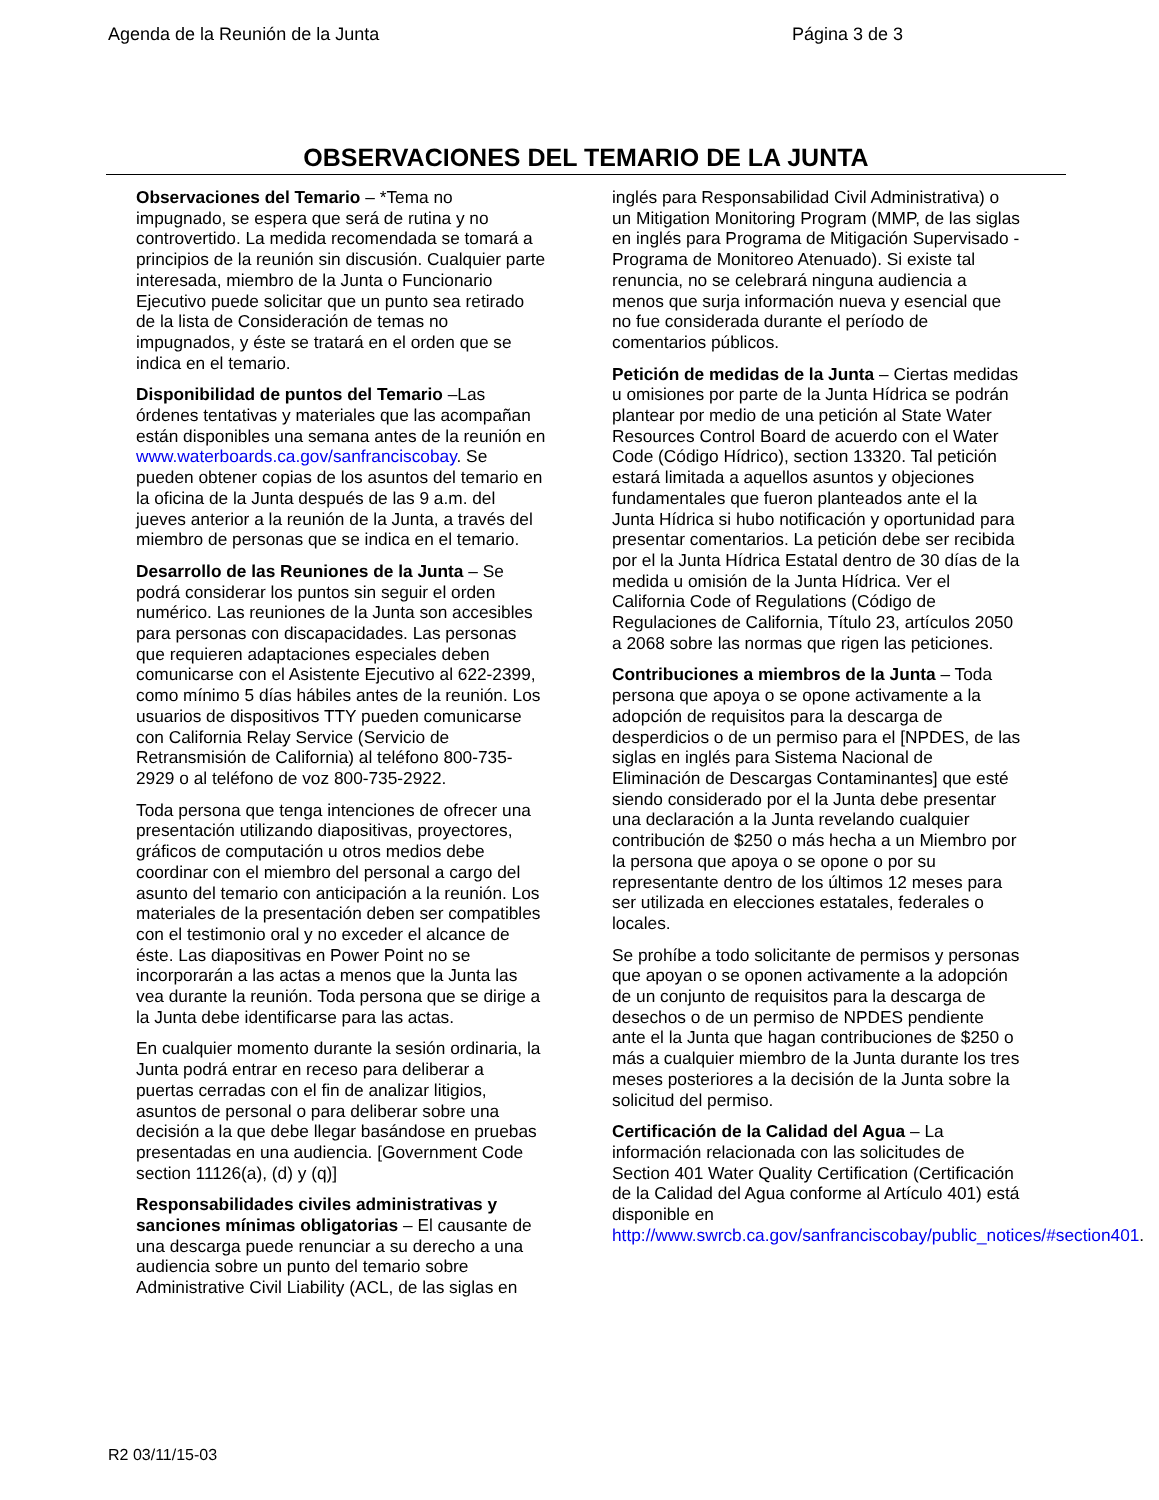Agenda de la Reunión de la Junta Página 3 de 3
OBSERVACIONES DEL TEMARIO DE LA JUNTA
Observaciones del Temario – *Tema no impugnado, se espera que será de rutina y no controvertido. La medida recomendada se tomará a principios de la reunión sin discusión. Cualquier parte interesada, miembro de la Junta o Funcionario Ejecutivo puede solicitar que un punto sea retirado de la lista de Consideración de temas no impugnados, y éste se tratará en el orden que se indica en el temario.
Disponibilidad de puntos del Temario –Las órdenes tentativas y materiales que las acompañan están disponibles una semana antes de la reunión en www.waterboards.ca.gov/sanfranciscobay. Se pueden obtener copias de los asuntos del temario en la oficina de la Junta después de las 9 a.m. del jueves anterior a la reunión de la Junta, a través del miembro de personas que se indica en el temario.
Desarrollo de las Reuniones de la Junta – Se podrá considerar los puntos sin seguir el orden numérico. Las reuniones de la Junta son accesibles para personas con discapacidades. Las personas que requieren adaptaciones especiales deben comunicarse con el Asistente Ejecutivo al 622-2399, como mínimo 5 días hábiles antes de la reunión. Los usuarios de dispositivos TTY pueden comunicarse con California Relay Service (Servicio de Retransmisión de California) al teléfono 800-735-2929 o al teléfono de voz 800-735-2922.
Toda persona que tenga intenciones de ofrecer una presentación utilizando diapositivas, proyectores, gráficos de computación u otros medios debe coordinar con el miembro del personal a cargo del asunto del temario con anticipación a la reunión. Los materiales de la presentación deben ser compatibles con el testimonio oral y no exceder el alcance de éste. Las diapositivas en Power Point no se incorporarán a las actas a menos que la Junta las vea durante la reunión. Toda persona que se dirige a la Junta debe identificarse para las actas.
En cualquier momento durante la sesión ordinaria, la Junta podrá entrar en receso para deliberar a puertas cerradas con el fin de analizar litigios, asuntos de personal o para deliberar sobre una decisión a la que debe llegar basándose en pruebas presentadas en una audiencia. [Government Code section 11126(a), (d) y (q)]
Responsabilidades civiles administrativas y sanciones mínimas obligatorias – El causante de una descarga puede renunciar a su derecho a una audiencia sobre un punto del temario sobre Administrative Civil Liability (ACL, de las siglas en
inglés para Responsabilidad Civil Administrativa) o un Mitigation Monitoring Program (MMP, de las siglas en inglés para Programa de Mitigación Supervisado - Programa de Monitoreo Atenuado). Si existe tal renuncia, no se celebrará ninguna audiencia a menos que surja información nueva y esencial que no fue considerada durante el período de comentarios públicos.
Petición de medidas de la Junta – Ciertas medidas u omisiones por parte de la Junta Hídrica se podrán plantear por medio de una petición al State Water Resources Control Board de acuerdo con el Water Code (Código Hídrico), section 13320. Tal petición estará limitada a aquellos asuntos y objeciones fundamentales que fueron planteados ante el la Junta Hídrica si hubo notificación y oportunidad para presentar comentarios. La petición debe ser recibida por el la Junta Hídrica Estatal dentro de 30 días de la medida u omisión de la Junta Hídrica. Ver el California Code of Regulations (Código de Regulaciones de California, Título 23, artículos 2050 a 2068 sobre las normas que rigen las peticiones.
Contribuciones a miembros de la Junta – Toda persona que apoya o se opone activamente a la adopción de requisitos para la descarga de desperdicios o de un permiso para el [NPDES, de las siglas en inglés para Sistema Nacional de Eliminación de Descargas Contaminantes] que esté siendo considerado por el la Junta debe presentar una declaración a la Junta revelando cualquier contribución de $250 o más hecha a un Miembro por la persona que apoya o se opone o por su representante dentro de los últimos 12 meses para ser utilizada en elecciones estatales, federales o locales.
Se prohíbe a todo solicitante de permisos y personas que apoyan o se oponen activamente a la adopción de un conjunto de requisitos para la descarga de desechos o de un permiso de NPDES pendiente ante el la Junta que hagan contribuciones de $250 o más a cualquier miembro de la Junta durante los tres meses posteriores a la decisión de la Junta sobre la solicitud del permiso.
Certificación de la Calidad del Agua – La información relacionada con las solicitudes de Section 401 Water Quality Certification (Certificación de la Calidad del Agua conforme al Artículo 401) está disponible en http://www.swrcb.ca.gov/sanfranciscobay/public_notices/#section401.
R2 03/11/15-03